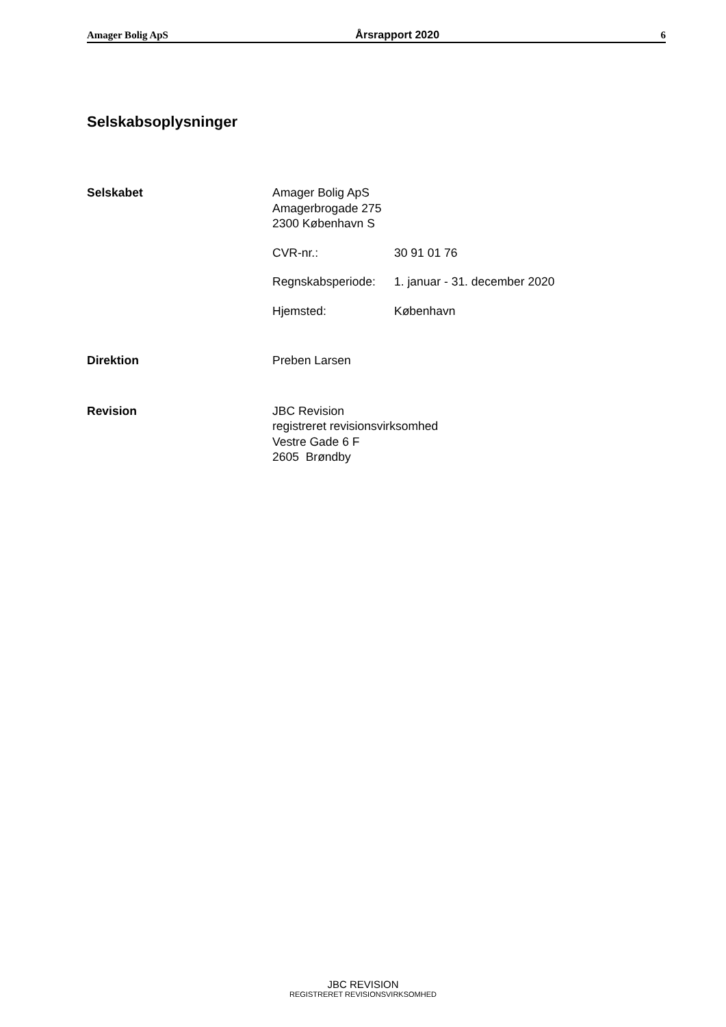Amager Bolig ApS Årsrapport 2020 6
Selskabsoplysninger
Selskabet Amager Bolig ApS
Amagerbrogade 275
2300 København S
CVR-nr.: 30 91 01 76
Regnskabsperiode: 1. januar - 31. december 2020
Hjemsted: København
Direktion Preben Larsen
Revision JBC Revision
registreret revisionsvirksomhed
Vestre Gade 6 F
2605 Brøndby
JBC REVISION
REGISTRERET REVISIONSVIRKSOMHED